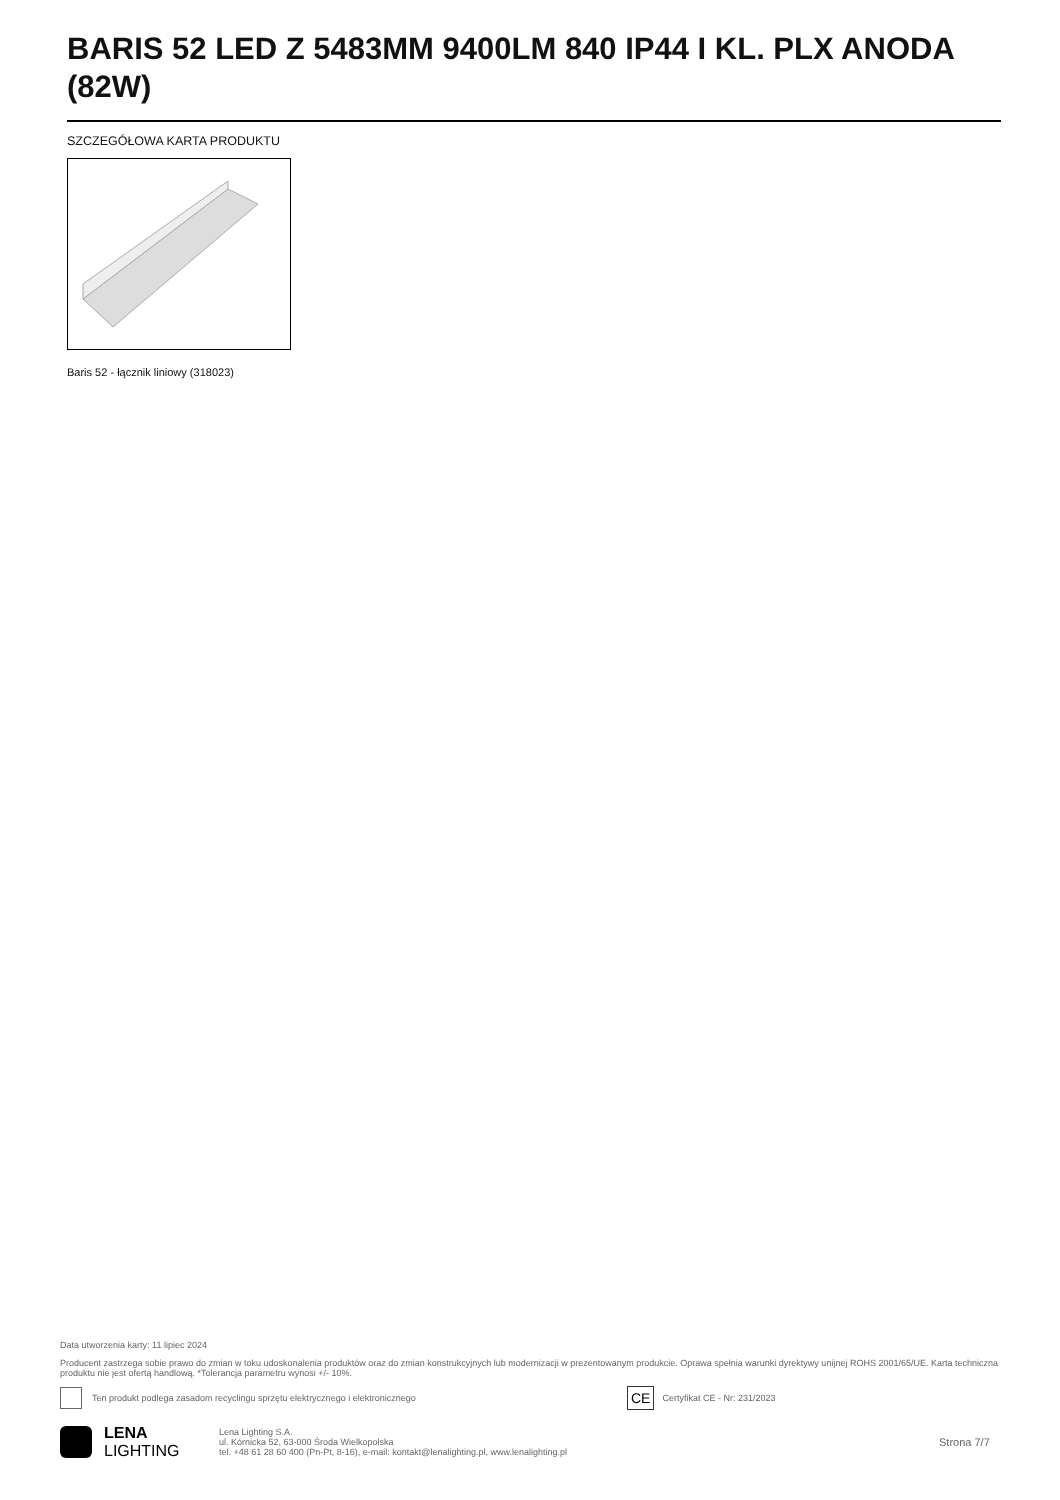BARIS 52 LED Z 5483MM 9400LM 840 IP44 I KL. PLX ANODA (82W)
SZCZEGÓŁOWA KARTA PRODUKTU
Baris 52 - łącznik liniowy (318023)
Data utworzenia karty: 11 lipiec 2024
Producent zastrzega sobie prawo do zmian w toku udoskonalenia produktów oraz do zmian konstrukcyjnych lub modernizacji w prezentowanym produkcie. Oprawa spełnia warunki dyrektywy unijnej ROHS 2001/65/UE. Karta techniczna produktu nie jest ofertą handlową. *Tolerancja parametru wynosi +/- 10%.
Ten produkt podlega zasadom recyclingu sprzętu elektrycznego i elektronicznego CE Certyfikat CE - Nr: 231/2023
LENA
LIGHTING Lena Lighting S.A.
ul. Kórnicka 52, 63-000 Środa Wielkopolska
tel. +48 61 28 60 400 (Pn-Pt, 8-16), e-mail: kontakt@lenalighting.pl, www.lenalighting.pl Strona 7/7